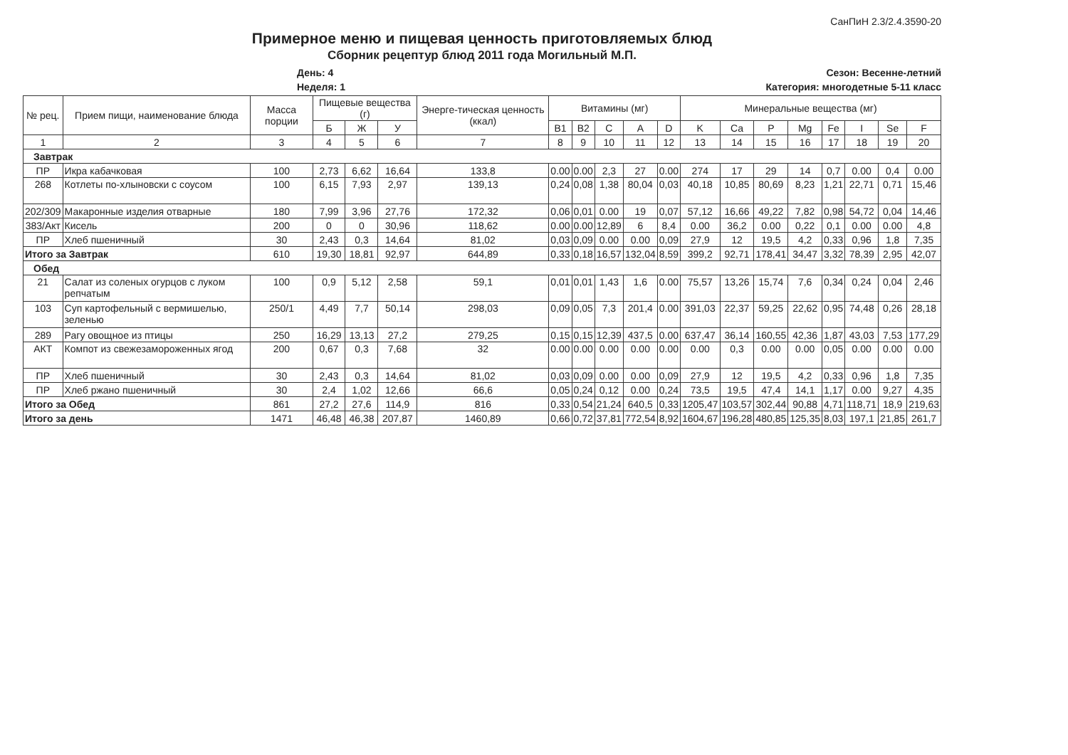СанПиН 2.3/2.4.3590-20
Примерное меню и пищевая ценность приготовляемых блюд
Сборник рецептур блюд 2011 года Могильный М.П.
День: 4 Сезон: Весенне-летний
Неделя: 1 Категория: многодетные 5-11 класс
| № рец. | Прием пищи, наименование блюда | Масса порции | Пищевые вещества (г) | | | Энерге-тическая ценность (ккал) | Витамины (мг) | | | | | Минеральные вещества (мг) | | | | | | | |
| --- | --- | --- | --- | --- | --- | --- | --- | --- | --- | --- | --- | --- | --- | --- | --- | --- | --- | --- | --- |
| | | | Б | Ж | У | | B1 | B2 | C | A | D | K | Ca | P | Mg | Fe | I | Se | F |
| 1 | 2 | 3 | 4 | 5 | 6 | 7 | 8 | 9 | 10 | 11 | 12 | 13 | 14 | 15 | 16 | 17 | 18 | 19 | 20 |
| Завтрак | | | | | | | | | | | | | | | | | | | |
| ПР | Икра кабачковая | 100 | 2,73 | 6,62 | 16,64 | 133,8 | 0.00 | 0.00 | 2,3 | 27 | 0.00 | 274 | 17 | 29 | 14 | 0,7 | 0.00 | 0,4 | 0.00 |
| 268 | Котлеты по-хлыновски с соусом | 100 | 6,15 | 7,93 | 2,97 | 139,13 | 0,24 | 0,08 | 1,38 | 80,04 | 0,03 | 40,18 | 10,85 | 80,69 | 8,23 | 1,21 | 22,71 | 0,71 | 15,46 |
| 202/309 | Макаронные изделия отварные | 180 | 7,99 | 3,96 | 27,76 | 172,32 | 0,06 | 0,01 | 0.00 | 19 | 0,07 | 57,12 | 16,66 | 49,22 | 7,82 | 0,98 | 54,72 | 0,04 | 14,46 |
| 383/Акт | Кисель | 200 | 0 | 0 | 30,96 | 118,62 | 0.00 | 0.00 | 12,89 | 6 | 8,4 | 0.00 | 36,2 | 0.00 | 0,22 | 0,1 | 0.00 | 0.00 | 4,8 |
| ПР | Хлеб пшеничный | 30 | 2,43 | 0,3 | 14,64 | 81,02 | 0,03 | 0,09 | 0.00 | 0.00 | 0,09 | 27,9 | 12 | 19,5 | 4,2 | 0,33 | 0,96 | 1,8 | 7,35 |
| Итого за Завтрак | | 610 | 19,30 | 18,81 | 92,97 | 644,89 | 0,33 | 0,18 | 16,57 | 132,04 | 8,59 | 399,2 | 92,71 | 178,41 | 34,47 | 3,32 | 78,39 | 2,95 | 42,07 |
| Обед | | | | | | | | | | | | | | | | | | | |
| 21 | Салат из соленых огурцов с луком репчатым | 100 | 0,9 | 5,12 | 2,58 | 59,1 | 0,01 | 0,01 | 1,43 | 1,6 | 0.00 | 75,57 | 13,26 | 15,74 | 7,6 | 0,34 | 0,24 | 0,04 | 2,46 |
| 103 | Суп картофельный с вермишелью, зеленью | 250/1 | 4,49 | 7,7 | 50,14 | 298,03 | 0,09 | 0,05 | 7,3 | 201,4 | 0.00 | 391,03 | 22,37 | 59,25 | 22,62 | 0,95 | 74,48 | 0,26 | 28,18 |
| 289 | Рагу овощное из птицы | 250 | 16,29 | 13,13 | 27,2 | 279,25 | 0,15 | 0,15 | 12,39 | 437,5 | 0.00 | 637,47 | 36,14 | 160,55 | 42,36 | 1,87 | 43,03 | 7,53 | 177,29 |
| АКТ | Компот из свежезамороженных ягод | 200 | 0,67 | 0,3 | 7,68 | 32 | 0.00 | 0.00 | 0.00 | 0.00 | 0.00 | 0.00 | 0,3 | 0.00 | 0.00 | 0,05 | 0.00 | 0.00 | 0.00 |
| ПР | Хлеб пшеничный | 30 | 2,43 | 0,3 | 14,64 | 81,02 | 0,03 | 0,09 | 0.00 | 0.00 | 0,09 | 27,9 | 12 | 19,5 | 4,2 | 0,33 | 0,96 | 1,8 | 7,35 |
| ПР | Хлеб ржано пшеничный | 30 | 2,4 | 1,02 | 12,66 | 66,6 | 0,05 | 0,24 | 0,12 | 0.00 | 0,24 | 73,5 | 19,5 | 47,4 | 14,1 | 1,17 | 0.00 | 9,27 | 4,35 |
| Итого за Обед | | 861 | 27,2 | 27,6 | 114,9 | 816 | 0,33 | 0,54 | 21,24 | 640,5 | 0,33 | 1205,47 | 103,57 | 302,44 | 90,88 | 4,71 | 118,71 | 18,9 | 219,63 |
| Итого за день | | 1471 | 46,48 | 46,38 | 207,87 | 1460,89 | 0,66 | 0,72 | 37,81 | 772,54 | 8,92 | 1604,67 | 196,28 | 480,85 | 125,35 | 8,03 | 197,1 | 21,85 | 261,7 |